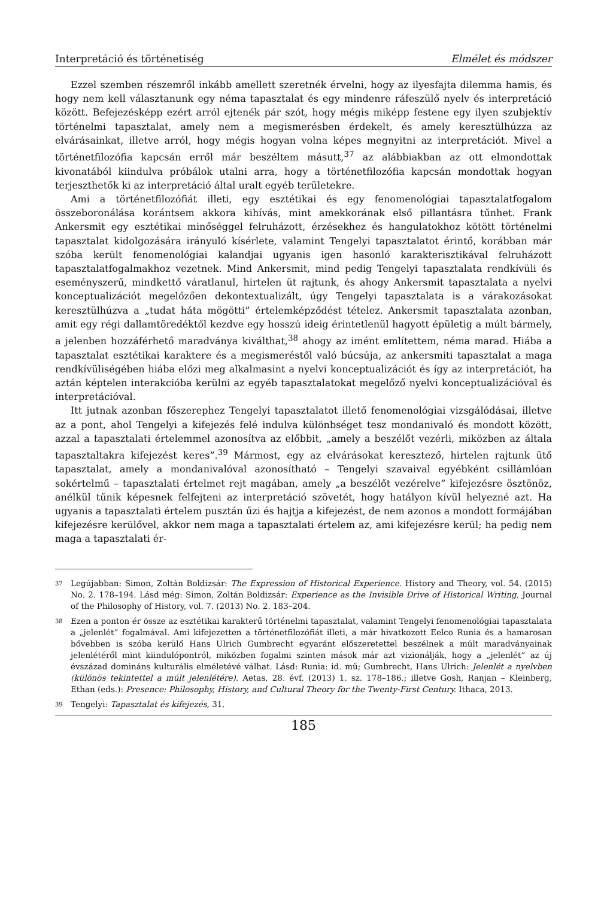Interpretáció és történetiség Elmélet és módszer
Ezzel szemben részemről inkább amellett szeretnék érvelni, hogy az ilyesfajta dilemma hamis, és hogy nem kell választanunk egy néma tapasztalat és egy mindenre ráfeszülő nyelv és interpretáció között. Befejezésképp ezért arról ejtenék pár szót, hogy mégis miképp festene egy ilyen szubjektív történelmi tapasztalat, amely nem a megismerésben érdekelt, és amely keresztülhúzza az elvárásainkat, illetve arról, hogy mégis hogyan volna képes megnyitni az interpretációt. Mivel a történetfilozófia kapcsán erről már beszéltem másutt,<sup>37</sup> az alábbiakban az ott elmondottak kivonatából kiindulva próbálok utalni arra, hogy a történetfilozófia kapcsán mondottak hogyan terjeszthetők ki az interpretáció által uralt egyéb területekre.
Ami a történetfilozófiát illeti, egy esztétikai és egy fenomenológiai tapasztalatfogalom összeboronálása korántsem akkora kihívás, mint amekkorának első pillantásra tűnhet. Frank Ankersmit egy esztétikai minőséggel felruházott, érzésekhez és hangulatokhoz kötött történelmi tapasztalat kidolgozására irányuló kísérlete, valamint Tengelyi tapasztalatot érintő, korábban már szóba került fenomenológiai kalandjai ugyanis igen hasonló karakterisztikával felruházott tapasztalatfogalmakhoz vezetnek. Mind Ankersmit, mind pedig Tengelyi tapasztalata rendkívüli és eseményszerű, mindkettő váratlanul, hirtelen üt rajtunk, és ahogy Ankersmit tapasztalata a nyelvi konceptualizációt megelőzően dekontextualizált, úgy Tengelyi tapasztalata is a várakozásokat keresztülhúzva a „tudat háta mögötti” értelemképződést tételez. Ankersmit tapasztalata azonban, amit egy régi dallamtöredéktől kezdve egy hosszú ideig érintetlenül hagyott épületig a múlt bármely, a jelenben hozzáférhető maradványa kiválthat,<sup>38</sup> ahogy az imént említettem, néma marad. Hiába a tapasztalat esztétikai karaktere és a megismeréstől való búcsúja, az ankersmiti tapasztalat a maga rendkívüliségében hiába előzi meg alkalmasint a nyelvi konceptualizációt és így az interpretációt, ha aztán képtelen interakcióba kerülni az egyéb tapasztalatokat megelőző nyelvi konceptualizációval és interpretációval.
Itt jutnak azonban főszerephez Tengelyi tapasztalatot illető fenomenológiai vizsgálódásai, illetve az a pont, ahol Tengelyi a kifejezés felé indulva különbséget tesz mondanivaló és mondott között, azzal a tapasztalati értelemmel azonosítva az előbbit, „amely a beszélőt vezérli, miközben az általa tapasztaltakra kifejezést keres”.<sup>39</sup> Mármost, egy az elvárásokat keresztező, hirtelen rajtunk ütő tapasztalat, amely a mondanivalóval azonosítható – Tengelyi szavaival egyébként csillámlóan sokértelmű – tapasztalati értelmet rejt magában, amely „a beszélőt vezérelve” kifejezésre ösztönöz, anélkül tűnik képesnek felfejteni az interpretáció szövetét, hogy hatályon kívül helyezné azt. Ha ugyanis a tapasztalati értelem pusztán űzi és hajtja a kifejezést, de nem azonos a mondott formájában kifejezésre kerülővel, akkor nem maga a tapasztalati értelem az, ami kifejezésre kerül; ha pedig nem maga a tapasztalati ér-
37 Legújabban: Simon, Zoltán Boldizsár: The Expression of Historical Experience. History and Theory, vol. 54. (2015) No. 2. 178–194. Lásd még: Simon, Zoltán Boldizsár: Experience as the Invisible Drive of Historical Writing, Journal of the Philosophy of History, vol. 7. (2013) No. 2. 183–204.
38 Ezen a ponton ér össze az esztétikai karakterű történelmi tapasztalat, valamint Tengelyi fenomenológiai tapasztalata a „jelenlét” fogalmával. Ami kifejezetten a történetfilozófiát illeti, a már hivatkozott Eelco Runia és a hamarosan bővebben is szóba kerülő Hans Ulrich Gumbrecht egyaránt előszeretettel beszélnek a múlt maradványainak jelenlétéről mint kiindulópontról, miközben fogalmi szinten mások már azt vizionálják, hogy a „jelenlét” az új évszázad domináns kulturális elméletévé válhat. Lásd: Runia: id. mű; Gumbrecht, Hans Ulrich: Jelenlét a nyelvben (különös tekintettel a múlt jelenlétére). Aetas, 28. évf. (2013) 1. sz. 178–186.; illetve Gosh, Ranjan – Kleinberg, Ethan (eds.): Presence: Philosophy, History, and Cultural Theory for the Twenty-First Century. Ithaca, 2013.
39 Tengelyi: Tapasztalat és kifejezés, 31.
185